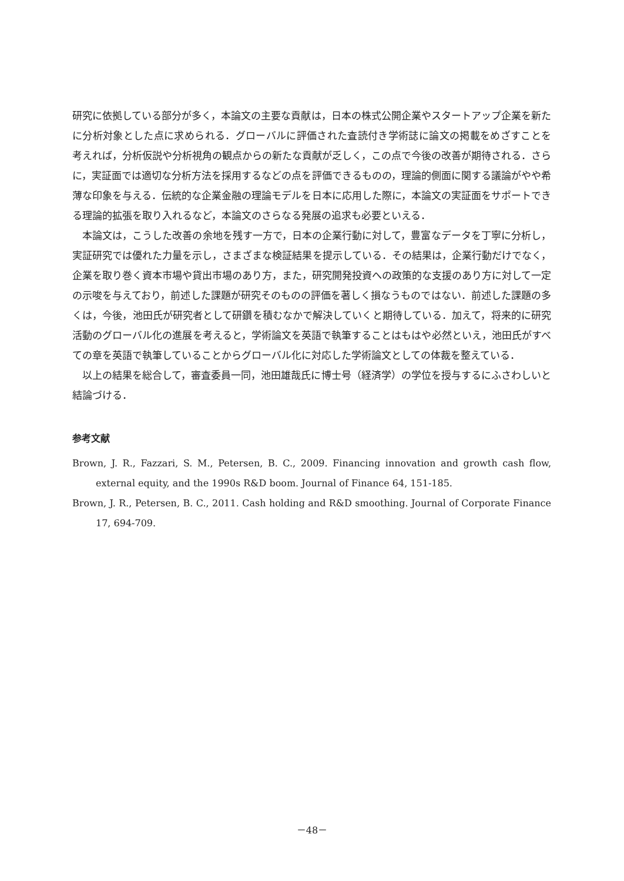研究に依拠している部分が多く，本論文の主要な貢献は，日本の株式公開企業やスタートアップ企業を新たに分析対象とした点に求められる．グローバルに評価された査読付き学術誌に論文の掲載をめざすことを考えれば，分析仮説や分析視角の観点からの新たな貢献が乏しく，この点で今後の改善が期待される．さらに，実証面では適切な分析方法を採用するなどの点を評価できるものの，理論的側面に関する議論がやや希薄な印象を与える．伝統的な企業金融の理論モデルを日本に応用した際に，本論文の実証面をサポートできる理論的拡張を取り入れるなど，本論文のさらなる発展の追求も必要といえる．
本論文は，こうした改善の余地を残す一方で，日本の企業行動に対して，豊富なデータを丁寧に分析し，実証研究では優れた力量を示し，さまざまな検証結果を提示している．その結果は，企業行動だけでなく，企業を取り巻く資本市場や貸出市場のあり方，また，研究開発投資への政策的な支援のあり方に対して一定の示唆を与えており，前述した課題が研究そのものの評価を著しく損なうものではない．前述した課題の多くは，今後，池田氏が研究者として研鑽を積むなかで解決していくと期待している．加えて，将来的に研究活動のグローバル化の進展を考えると，学術論文を英語で執筆することはもはや必然といえ，池田氏がすべての章を英語で執筆していることからグローバル化に対応した学術論文としての体裁を整えている．
以上の結果を総合して，審査委員一同，池田雄哉氏に博士号（経済学）の学位を授与するにふさわしいと結論づける．
参考文献
Brown, J. R., Fazzari, S. M., Petersen, B. C., 2009. Financing innovation and growth cash flow, external equity, and the 1990s R&D boom. Journal of Finance 64, 151-185.
Brown, J. R., Petersen, B. C., 2011. Cash holding and R&D smoothing. Journal of Corporate Finance 17, 694-709.
－48－